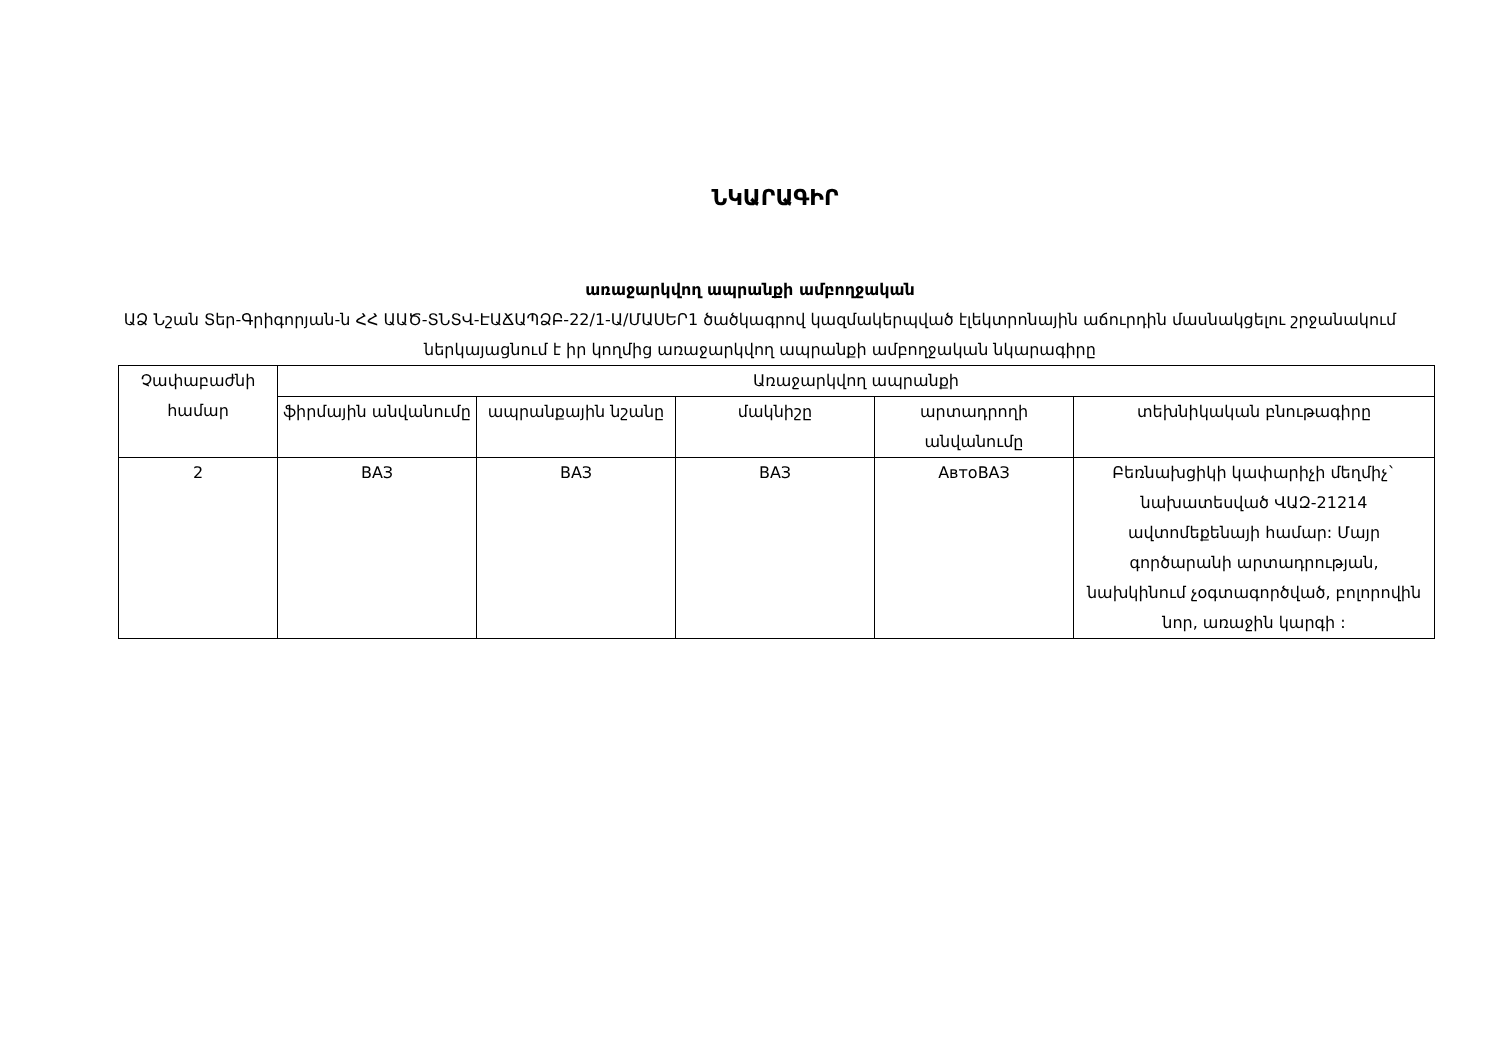ՆԿԱՐԱԳԻՐ
առաջարկվող ապրանքի ամբողջական
ԱՁ Նշան Տեր-Գրիգորյան-ն ՀՀ ԱԱԾ-ՏՆՏՎ-ԷԱՃԱՊՁԲ-22/1-Ա/ՄԱՍԵՐ1 ծածկագրով կազմակերպված էլեկտրոնային աճուրդին մասնակցելու շրջանակում ներկայացնում է իր կողմից առաջարկվող ապրանքի ամբողջական նկարագիրը
| Չափաբաժնի համար | Առաջարկվող ապրանքի | | | | |
| --- | --- | --- | --- | --- | --- |
| | ֆիրմային անվանումը | ապրանքային նշանը | մակնիշը | արտադրողի անվանումը | տեխնիկական բնութագիրը |
| 2 | ВАЗ | ВАЗ | ВАЗ | АвтоВАЗ | Բեռնախցիկի կափարիչի մեղմիչ` նախատեսված ՎԱԶ-21214 ավտոմեքենայի համար: Մայր գործարանի արտադրության, նախկինում չօգտագործված, բոլորովին նոր, առաջին կարգի : |